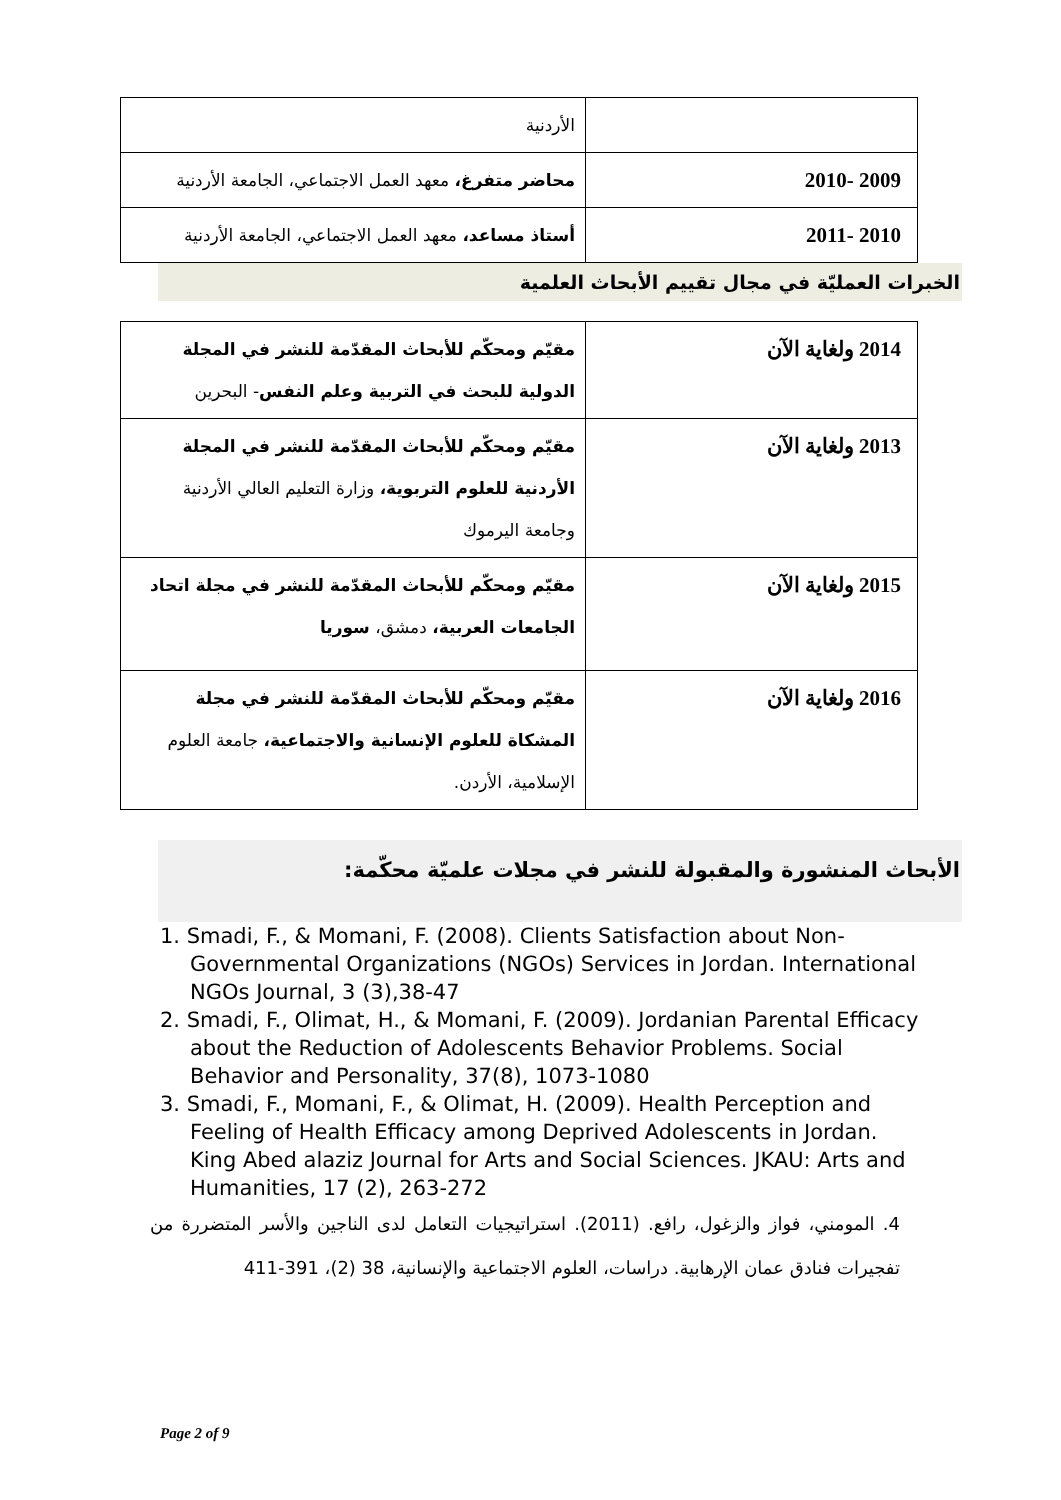| | الأردنية |
| 2009 -2010 | محاضر متفرغ، معهد العمل الاجتماعي، الجامعة الأردنية |
| 2010 -2011 | أستاذ مساعد، معهد العمل الاجتماعي، الجامعة الأردنية |
الخبرات العمليّة في مجال تقييم الأبحاث العلمية
| 2014 ولغاية الآن | مقيّم ومحكّم للأبحاث المقدّمة للنشر في المجلة الدولية للبحث في التربية وعلم النفس - البحرين |
| 2013 ولغاية الآن | مقيّم ومحكّم للأبحاث المقدّمة للنشر في المجلة الأردنية للعلوم التربوية، وزارة التعليم العالي الأردنية وجامعة اليرموك |
| 2015 ولغاية الآن | مقيّم ومحكّم للأبحاث المقدّمة للنشر في مجلة اتحاد الجامعات العربية، دمشق، سوريا |
| 2016 ولغاية الآن | مقيّم ومحكّم للأبحاث المقدّمة للنشر في مجلة المشكاة للعلوم الإنسانية والاجتماعية، جامعة العلوم الإسلامية، الأردن. |
الأبحاث المنشورة والمقبولة للنشر في مجلات علميّة محكّمة:
1. Smadi, F., & Momani, F. (2008). Clients Satisfaction about Non-Governmental Organizations (NGOs) Services in Jordan. International NGOs Journal, 3 (3),38-47
2. Smadi, F., Olimat, H., & Momani, F. (2009). Jordanian Parental Efficacy about the Reduction of Adolescents Behavior Problems. Social Behavior and Personality, 37(8), 1073-1080
3. Smadi, F., Momani, F., & Olimat, H. (2009). Health Perception and Feeling of Health Efficacy among Deprived Adolescents in Jordan. King Abed alaziz Journal for Arts and Social Sciences. JKAU: Arts and Humanities, 17 (2), 263-272
4. المومني، فواز والزغول، رافع. (2011). استراتيجيات التعامل لدى الناجين والأسر المتضررة من تفجيرات فنادق عمان الإرهابية. دراسات، العلوم الاجتماعية والإنسانية، 38 (2)، 391-411
Page 2 of 9